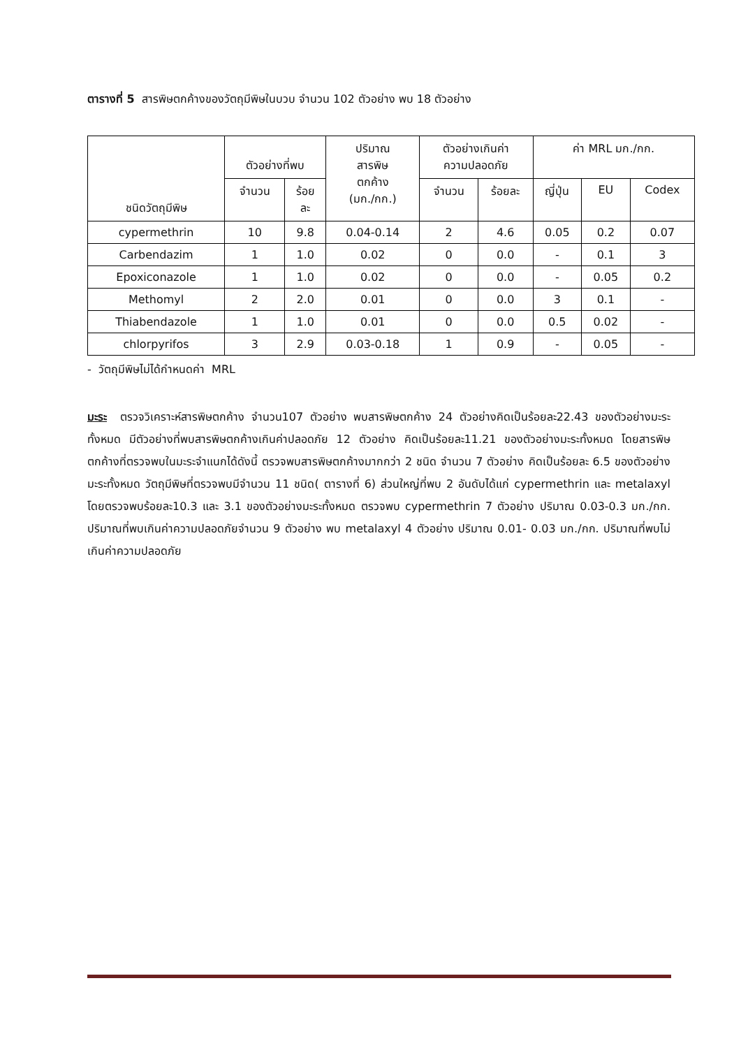ตารางที่ 5 สารพิษตกค้างของวัตถุมีพิษในบวบ จำนวน 102 ตัวอย่าง พบ 18 ตัวอย่าง
| ชนิดวัตถุมีพิษ | ตัวอย่างที่พบ | | ปริมาณ สารพิษ ตกค้าง (มก./กก.) | ตัวอย่างเกินค่า ความปลอดภัย | | ค่า MRL มก./กก. | | |
| --- | --- | --- | --- | --- | --- | --- | --- | --- |
| | จำนวน | ร้อย ละ | | จำนวน | ร้อยละ | ญี่ปุ่น | EU | Codex |
| cypermethrin | 10 | 9.8 | 0.04-0.14 | 2 | 4.6 | 0.05 | 0.2 | 0.07 |
| Carbendazim | 1 | 1.0 | 0.02 | 0 | 0.0 | - | 0.1 | 3 |
| Epoxiconazole | 1 | 1.0 | 0.02 | 0 | 0.0 | - | 0.05 | 0.2 |
| Methomyl | 2 | 2.0 | 0.01 | 0 | 0.0 | 3 | 0.1 | - |
| Thiabendazole | 1 | 1.0 | 0.01 | 0 | 0.0 | 0.5 | 0.02 | - |
| chlorpyrifos | 3 | 2.9 | 0.03-0.18 | 1 | 0.9 | - | 0.05 | - |
- วัตถุมีพิษไม่ได้กำหนดค่า MRL
มะระ ตรวจวิเคราะห์สารพิษตกค้าง จำนวน107 ตัวอย่าง พบสารพิษตกค้าง 24 ตัวอย่างคิดเป็นร้อยละ22.43 ของตัวอย่างมะระทั้งหมด มีตัวอย่างที่พบสารพิษตกค้างเกินค่าปลอดภัย 12 ตัวอย่าง คิดเป็นร้อยละ11.21 ของตัวอย่างมะระทั้งหมด โดยสารพิษตกค้างที่ตรวจพบในมะระจำแนกได้ดังนี้ ตรวจพบสารพิษตกค้างมากกว่า 2 ชนิด จำนวน 7 ตัวอย่าง คิดเป็นร้อยละ 6.5 ของตัวอย่างมะระทั้งหมด วัตถุมีพิษที่ตรวจพบมีจำนวน 11 ชนิด( ตารางที่ 6) ส่วนใหญ่ที่พบ 2 อันดับได้แก่ cypermethrin และ metalaxyl โดยตรวจพบร้อยละ10.3 และ 3.1 ของตัวอย่างมะระทั้งหมด ตรวจพบ cypermethrin 7 ตัวอย่าง ปริมาณ 0.03-0.3 มก./กก. ปริมาณที่พบเกินค่าความปลอดภัยจำนวน 9 ตัวอย่าง พบ metalaxyl 4 ตัวอย่าง ปริมาณ 0.01- 0.03 มก./กก. ปริมาณที่พบไม่เกินค่าความปลอดภัย